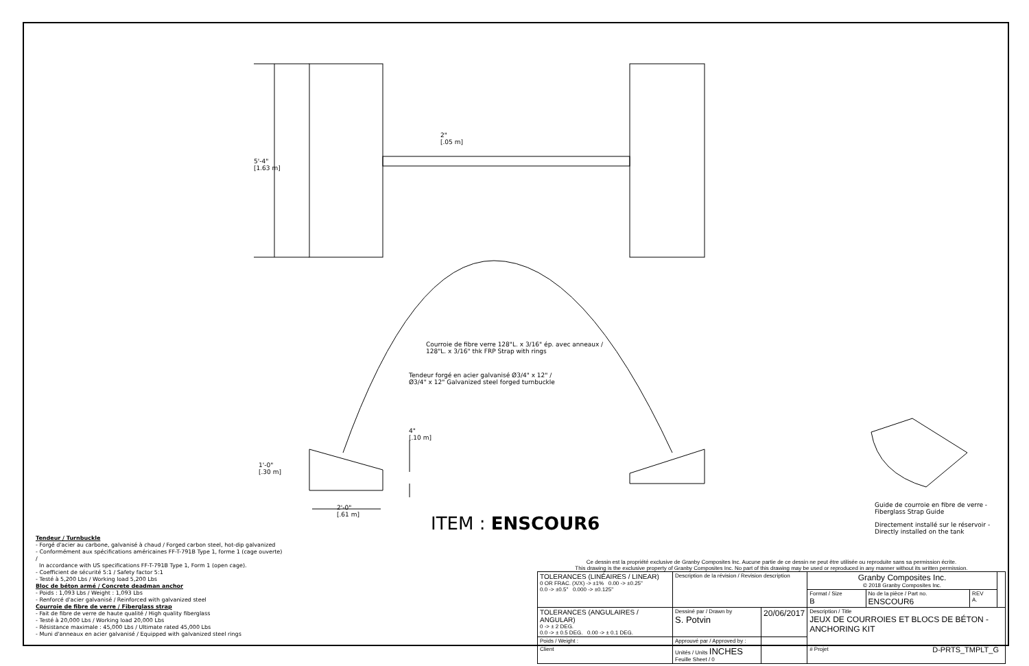5'-4"
[1.63 m]
2"
[.05 m]
Courroie de fibre verre 128"L. x 3/16" ép. avec anneaux /
128"L. x 3/16" thk FRP Strap with rings
Tendeur forgé en acier galvanisé Ø3/4" x 12" /
Ø3/4" x 12" Galvanized steel forged turnbuckle
4"
[.10 m]
1'-0"
[.30 m]
2'-0"
[.61 m]
Guide de courroie en fibre de verre -
Fiberglass Strap Guide
Directement installé sur le réservoir -
Directly installed on the tank
ITEM : ENSCOUR6
Tendeur / Turnbuckle
- Forgé d'acier au carbone, galvanisé à chaud / Forged carbon steel, hot-dip galvanized
- Conformément aux spécifications américaines FF-T-791B Type 1, forme 1 (cage ouverte) /
In accordance with US specifications FF-T-791B Type 1, Form 1 (open cage).
- Coefficient de sécurité 5:1 / Safety factor 5:1
- Testé à 5,200 Lbs / Working load 5,200 Lbs
Bloc de béton armé / Concrete deadman anchor
- Poids : 1,093 Lbs / Weight : 1,093 Lbs
- Renforcé d'acier galvanisé / Reinforced with galvanized steel
Courroie de fibre de verre / Fiberglass strap
- Fait de fibre de verre de haute qualité / High quality fiberglass
- Testé à 20,000 Lbs / Working load 20,000 Lbs
- Résistance maximale : 45,000 Lbs / Ultimate rated 45,000 Lbs
- Muni d'anneaux en acier galvanisé / Equipped with galvanized steel rings
Ce dessin est la propriété exclusive de Granby Composites Inc. Aucune partie de ce dessin ne peut être utilisée ou reproduite sans sa permission écrite.
This drawing is the exclusive property of Granby Composites Inc. No part of this drawing may be used or reproduced in any manner without its written permission.
| TOLERANCES (LINÉAIRES / LINEAR) 0 OR FRAC. (X/X) -> ±1% 0.00 -> ±0.25" 0.0 -> ±0.5" 0.000 -> ±0.125" | Description de la révision / Revision description | | Granby Composites Inc. © 2018 Granby Composites Inc. | | | |
| | | | Format / Size B | No de la pièce / Part no. ENSCOUR6 | REV A. | |
| TOLERANCES (ANGULAIRES / ANGULAR) 0 -> ± 2 DEG. 0.0 -> ± 0.5 DEG. 0.00 -> ± 0.1 DEG. | Dessiné par / Drawn by S. Potvin | 20/06/2017 | Description / Title JEUX DE COURROIES ET BLOCS DE BÉTON - ANCHORING KIT | | | |
| Poids / Weight : | Approuvé par / Approved by : | | | | | |
| Client | Unités / Units INCHES Feuille Sheet / 0 | | # Projet | | | |
D-PRTS_TMPLT_G